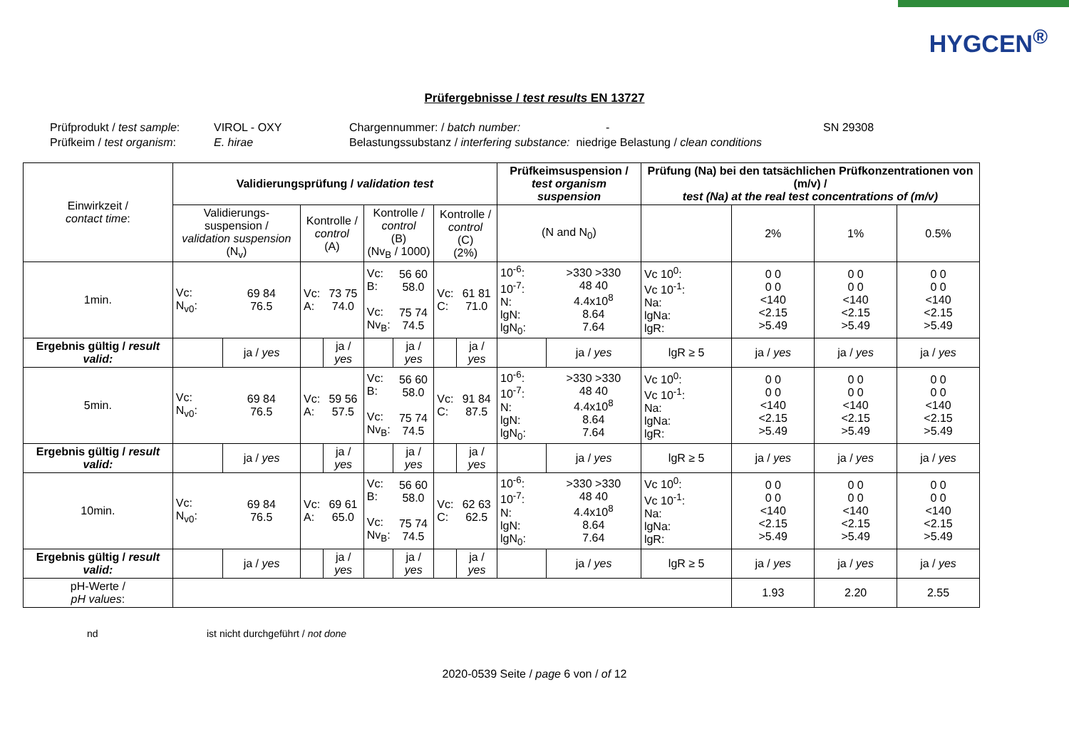HYGCEN<sup>®</sup>
Prüfergebnisse / test results EN 13727
Prüfprodukt / test sample: VIROL - OXY Chargennummer: / batch number: - SN 29308
Prüfkeim / test organism: E. hirae Belastungssubstanz / interfering substance: niedrige Belastung / clean conditions
| Einwirkzeit / contact time : | Validierungsprüfung / validation test | | | | | | | | Prüfkeimsuspension / test organism suspension | | Prüfung (Na) bei den tatsächlichen Prüfkonzentrationen von (m/v) / test (Na) at the real test concentrations of (m/v) | | | |
| --- | --- | --- | --- | --- | --- | --- | --- | --- | --- | --- | --- | --- | --- | --- |
| | Validierungs-suspension / validation suspension (N<sub>v</sub>) | | Kontrolle / control (A) | | Kontrolle / control (B) (Nv<sub>B</sub> / 1000) | | Kontrolle / control (C) (2%) | | (N and N<sub>0</sub>) | | | 2% | 1% | 0.5% |
| 1min. | Vc: N<sub>v0</sub>: | 69 84 76.5 | Vc: A: | 73 75 74.0 | Vc: B: Vc: Nv<sub>B</sub>: | 56 60 58.0 75 74 74.5 | Vc: C: | 61 81 71.0 | 10<sup>-6</sup>: 10<sup>-7</sup>: N: lgN: lgN<sub>0</sub>: | >330 >330 48 40 4.4x10<sup>8</sup> 8.64 7.64 | Vc 10<sup>0</sup>: Vc 10<sup>-1</sup>: Na: lgNa: lgR: | 0 0 0 0 <140 <2.15 >5.49 | 0 0 0 0 <140 <2.15 >5.49 | 0 0 0 0 <140 <2.15 >5.49 |
| Ergebnis gültig / result valid: | | ja / yes | | ja / yes | | ja / yes | | ja / yes | | ja / yes | lgR ≥ 5 | ja / yes | ja / yes | ja / yes |
| 5min. | Vc: N<sub>v0</sub>: | 69 84 76.5 | Vc: A: | 59 56 57.5 | Vc: B: Vc: Nv<sub>B</sub>: | 56 60 58.0 75 74 74.5 | Vc: C: | 91 84 87.5 | 10<sup>-6</sup>: 10<sup>-7</sup>: N: lgN: lgN<sub>0</sub>: | >330 >330 48 40 4.4x10<sup>8</sup> 8.64 7.64 | Vc 10<sup>0</sup>: Vc 10<sup>-1</sup>: Na: lgNa: lgR: | 0 0 0 0 <140 <2.15 >5.49 | 0 0 0 0 <140 <2.15 >5.49 | 0 0 0 0 <140 <2.15 >5.49 |
| Ergebnis gültig / result valid: | | ja / yes | | ja / yes | | ja / yes | | ja / yes | | ja / yes | lgR ≥ 5 | ja / yes | ja / yes | ja / yes |
| 10min. | Vc: N<sub>v0</sub>: | 69 84 76.5 | Vc: A: | 69 61 65.0 | Vc: B: Vc: Nv<sub>B</sub>: | 56 60 58.0 75 74 74.5 | Vc: C: | 62 63 62.5 | 10<sup>-6</sup>: 10<sup>-7</sup>: N: lgN: lgN<sub>0</sub>: | >330 >330 48 40 4.4x10<sup>8</sup> 8.64 7.64 | Vc 10<sup>0</sup>: Vc 10<sup>-1</sup>: Na: lgNa: lgR: | 0 0 0 0 <140 <2.15 >5.49 | 0 0 0 0 <140 <2.15 >5.49 | 0 0 0 0 <140 <2.15 >5.49 |
| Ergebnis gültig / result valid: | | ja / yes | | ja / yes | | ja / yes | | ja / yes | | ja / yes | lgR ≥ 5 | ja / yes | ja / yes | ja / yes |
| pH-Werte / pH values : | | | | | | | | | | | | 1.93 | 2.20 | 2.55 |
nd ist nicht durchgeführt / not done
2020-0539 Seite / page 6 von / of 12